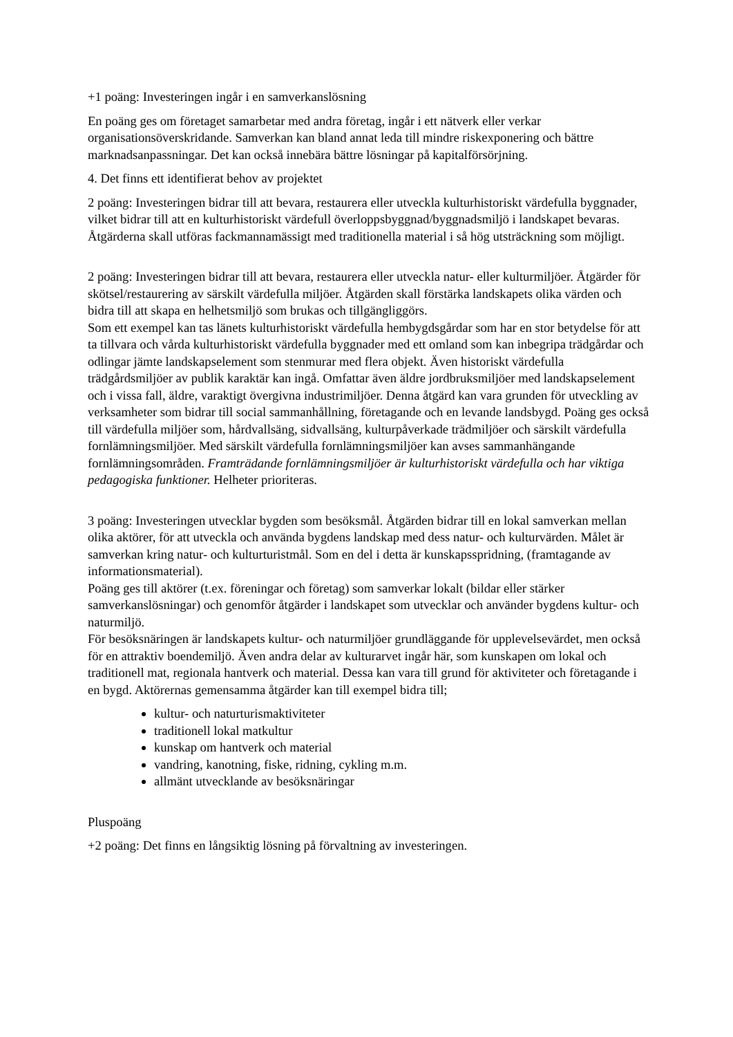+1 poäng: Investeringen ingår i en samverkanslösning
En poäng ges om företaget samarbetar med andra företag, ingår i ett nätverk eller verkar organisationsöverskridande. Samverkan kan bland annat leda till mindre riskexponering och bättre marknadsanpassningar. Det kan också innebära bättre lösningar på kapitalförsörjning.
4. Det finns ett identifierat behov av projektet
2 poäng: Investeringen bidrar till att bevara, restaurera eller utveckla kulturhistoriskt värdefulla byggnader, vilket bidrar till att en kulturhistoriskt värdefull överloppsbyggnad/byggnadsmiljö i landskapet bevaras. Åtgärderna skall utföras fackmannamässigt med traditionella material i så hög utsträckning som möjligt.
2 poäng: Investeringen bidrar till att bevara, restaurera eller utveckla natur- eller kulturmiljöer. Åtgärder för skötsel/restaurering av särskilt värdefulla miljöer. Åtgärden skall förstärka landskapets olika värden och bidra till att skapa en helhetsmiljö som brukas och tillgängliggörs.
Som ett exempel kan tas länets kulturhistoriskt värdefulla hembygdsgårdar som har en stor betydelse för att ta tillvara och vårda kulturhistoriskt värdefulla byggnader med ett omland som kan inbegripa trädgårdar och odlingar jämte landskapselement som stenmurar med flera objekt. Även historiskt värdefulla trädgårdsmiljöer av publik karaktär kan ingå. Omfattar även äldre jordbruksmiljöer med landskapselement och i vissa fall, äldre, varaktigt övergivna industrimiljöer. Denna åtgärd kan vara grunden för utveckling av verksamheter som bidrar till social sammanhållning, företagande och en levande landsbygd. Poäng ges också till värdefulla miljöer som, hårdvallsäng, sidvallsäng, kulturpåverkade trädmiljöer och särskilt värdefulla fornlämningsmiljöer. Med särskilt värdefulla fornlämningsmiljöer kan avses sammanhängande fornlämningsområden. Framträdande fornlämningsmiljöer är kulturhistoriskt värdefulla och har viktiga pedagogiska funktioner. Helheter prioriteras.
3 poäng: Investeringen utvecklar bygden som besöksmål. Åtgärden bidrar till en lokal samverkan mellan olika aktörer, för att utveckla och använda bygdens landskap med dess natur- och kulturvärden. Målet är samverkan kring natur- och kulturturistmål. Som en del i detta är kunskapsspridning, (framtagande av informationsmaterial).
Poäng ges till aktörer (t.ex. föreningar och företag) som samverkar lokalt (bildar eller stärker samverkanslösningar) och genomför åtgärder i landskapet som utvecklar och använder bygdens kultur- och naturmiljö.
För besöksnäringen är landskapets kultur- och naturmiljöer grundläggande för upplevelsevärdet, men också för en attraktiv boendemiljö. Även andra delar av kulturarvet ingår här, som kunskapen om lokal och traditionell mat, regionala hantverk och material. Dessa kan vara till grund för aktiviteter och företagande i en bygd. Aktörernas gemensamma åtgärder kan till exempel bidra till;
kultur- och naturturismaktiviteter
traditionell lokal matkultur
kunskap om hantverk och material
vandring, kanotning, fiske, ridning, cykling m.m.
allmänt utvecklande av besöksnäringar
Pluspoäng
+2 poäng: Det finns en långsiktig lösning på förvaltning av investeringen.